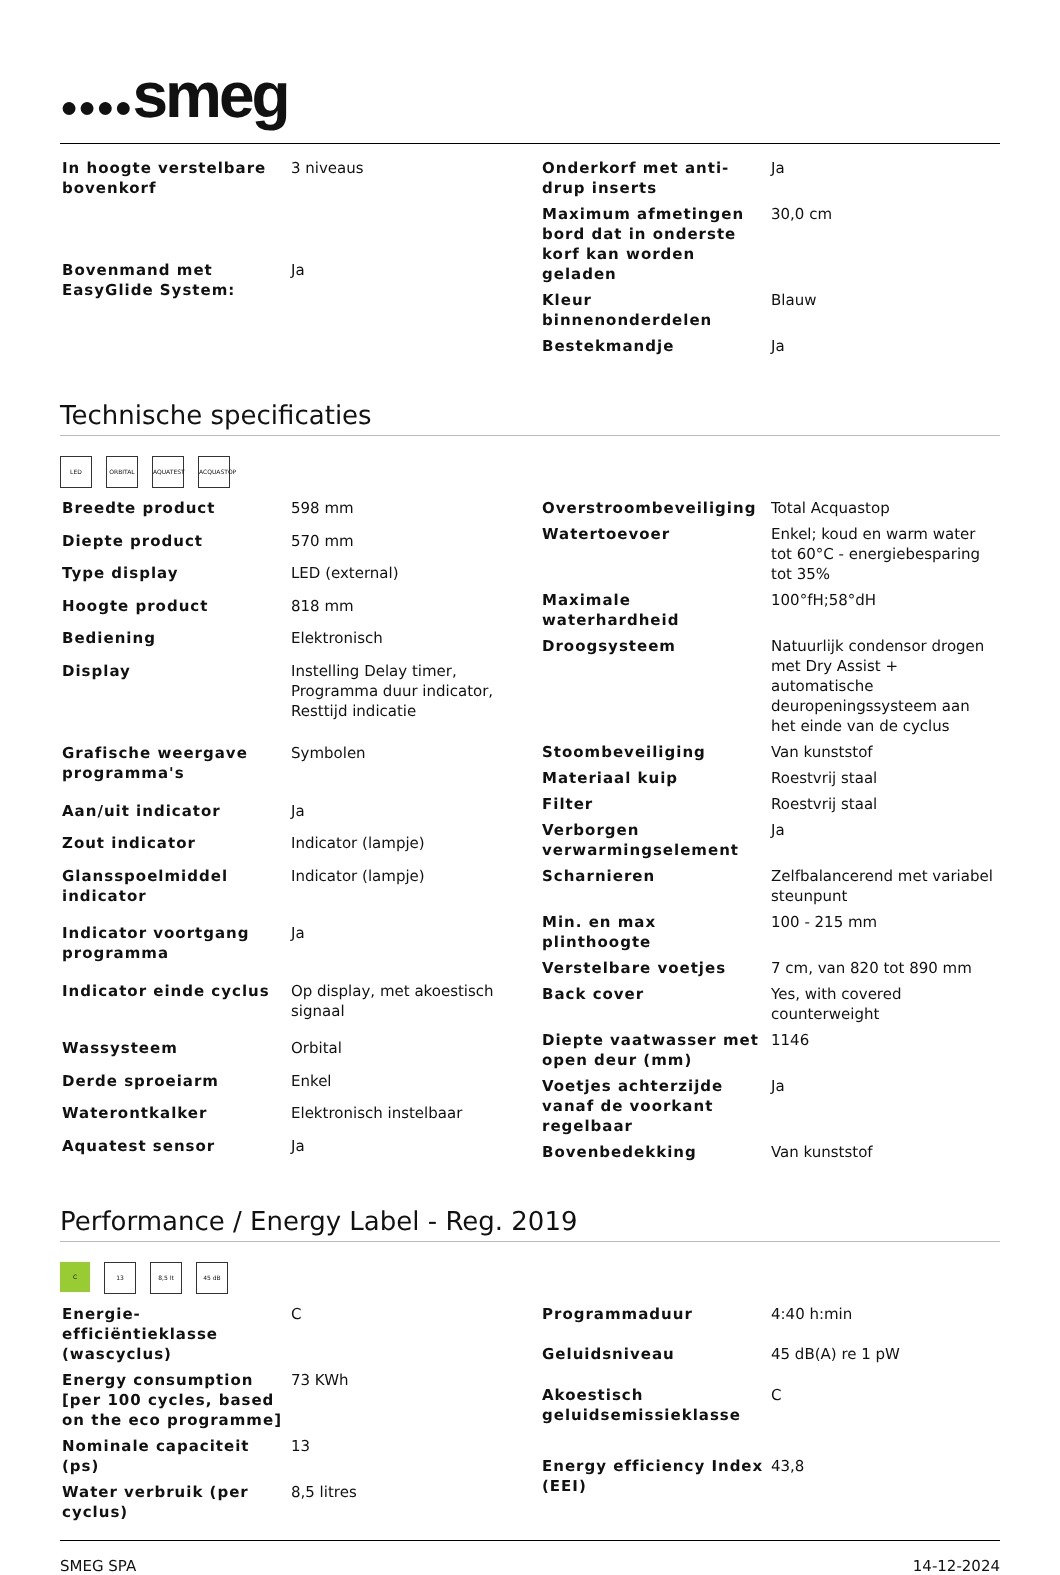●●●●smeg
| In hoogte verstelbare bovenkorf | 3 niveaus |
| Bovenmand met EasyGlide System: | Ja |
| Onderkorf met anti-drup inserts | Ja |
| Maximum afmetingen bord dat in onderste korf kan worden geladen | 30,0 cm |
| Kleur binnenonderdelen | Blauw |
| Bestekmandje | Ja |
Technische specificaties
LED ORBITAL AQUATEST ACQUASTOP
| Breedte product | 598 mm |
| Diepte product | 570 mm |
| Type display | LED (external) |
| Hoogte product | 818 mm |
| Bediening | Elektronisch |
| Display | Instelling Delay timer, Programma duur indicator, Resttijd indicatie |
| Grafische weergave programma's | Symbolen |
| Aan/uit indicator | Ja |
| Zout indicator | Indicator (lampje) |
| Glansspoelmiddel indicator | Indicator (lampje) |
| Indicator voortgang programma | Ja |
| Indicator einde cyclus | Op display, met akoestisch signaal |
| Wassysteem | Orbital |
| Derde sproeiarm | Enkel |
| Waterontkalker | Elektronisch instelbaar |
| Aquatest sensor | Ja |
| Overstroombeveiliging | Total Acquastop |
| Watertoevoer | Enkel; koud en warm water tot 60°C - energiebesparing tot 35% |
| Maximale waterhardheid | 100°fH;58°dH |
| Droogsysteem | Natuurlijk condensor drogen met Dry Assist + automatische deuropeningssysteem aan het einde van de cyclus |
| Stoombeveiliging | Van kunststof |
| Materiaal kuip | Roestvrij staal |
| Filter | Roestvrij staal |
| Verborgen verwarmingselement | Ja |
| Scharnieren | Zelfbalancerend met variabel steunpunt |
| Min. en max plinthoogte | 100 - 215 mm |
| Verstelbare voetjes | 7 cm, van 820 tot 890 mm |
| Back cover | Yes, with covered counterweight |
| Diepte vaatwasser met open deur (mm) | 1146 |
| Voetjes achterzijde vanaf de voorkant regelbaar | Ja |
| Bovenbedekking | Van kunststof |
Performance / Energy Label - Reg. 2019
C 13 8,5 lt 45 dB
| Energie-efficiëntieklasse (wascyclus) | C |
| Energy consumption [per 100 cycles, based on the eco programme] | 73 KWh |
| Nominale capaciteit (ps) | 13 |
| Water verbruik (per cyclus) | 8,5 litres |
| Programmaduur | 4:40 h:min |
| Geluidsniveau | 45 dB(A) re 1 pW |
| Akoestisch geluidsemissieklasse | C |
| Energy efficiency Index (EEI) | 43,8 |
SMEG SPA 14-12-2024